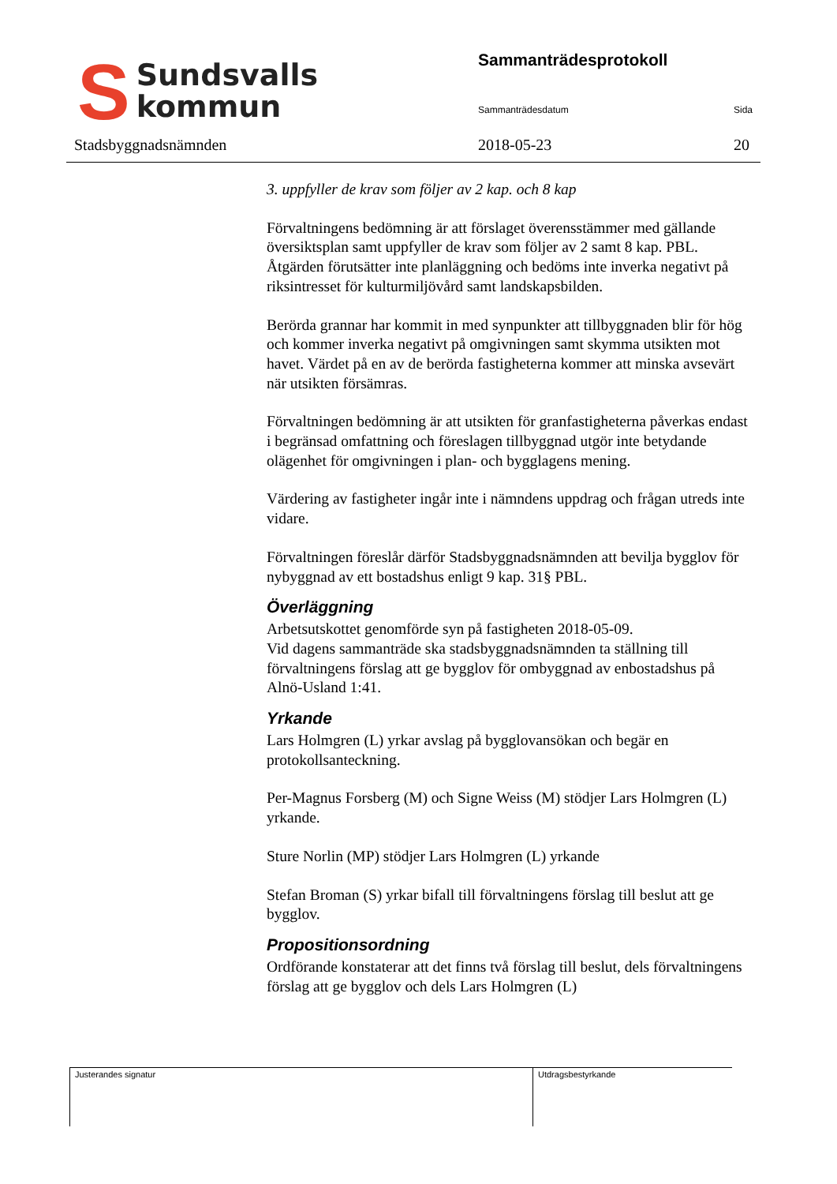S
Sundsvalls
kommun
Stadsbyggnadsnämnden
Sammanträdesprotokoll
Sammanträdesdatum Sida
2018-05-23 20
3. uppfyller de krav som följer av 2 kap. och 8 kap
Förvaltningens bedömning är att förslaget överensstämmer med gällande översiktsplan samt uppfyller de krav som följer av 2 samt 8 kap. PBL. Åtgärden förutsätter inte planläggning och bedöms inte inverka negativt på riksintresset för kulturmiljövård samt landskapsbilden.
Berörda grannar har kommit in med synpunkter att tillbyggnaden blir för hög och kommer inverka negativt på omgivningen samt skymma utsikten mot havet. Värdet på en av de berörda fastigheterna kommer att minska avsevärt när utsikten försämras.
Förvaltningen bedömning är att utsikten för granfastigheterna påverkas endast i begränsad omfattning och föreslagen tillbyggnad utgör inte betydande olägenhet för omgivningen i plan- och bygglagens mening.
Värdering av fastigheter ingår inte i nämndens uppdrag och frågan utreds inte vidare.
Förvaltningen föreslår därför Stadsbyggnadsnämnden att bevilja bygglov för nybyggnad av ett bostadshus enligt 9 kap. 31§ PBL.
Överläggning
Arbetsutskottet genomförde syn på fastigheten 2018-05-09.
Vid dagens sammanträde ska stadsbyggnadsnämnden ta ställning till förvaltningens förslag att ge bygglov för ombyggnad av enbostadshus på Alnö-Usland 1:41.
Yrkande
Lars Holmgren (L) yrkar avslag på bygglovansökan och begär en protokollsanteckning.
Per-Magnus Forsberg (M) och Signe Weiss (M) stödjer Lars Holmgren (L) yrkande.
Sture Norlin (MP) stödjer Lars Holmgren (L) yrkande
Stefan Broman (S) yrkar bifall till förvaltningens förslag till beslut att ge bygglov.
Propositionsordning
Ordförande konstaterar att det finns två förslag till beslut, dels förvaltningens förslag att ge bygglov och dels Lars Holmgren (L)
Justerandes signatur Utdragsbestyrkande